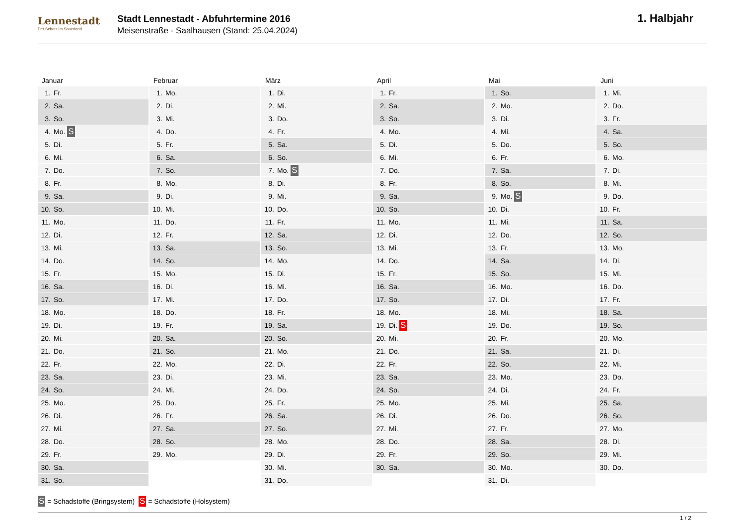Lennestadt
Der Schatz im Sauerland
Stadt Lennestadt - Abfuhrtermine 2016
Meisenstraße - Saalhausen (Stand: 25.04.2024)
1. Halbjahr
| Januar | Februar | März | April | Mai | Juni |
| --- | --- | --- | --- | --- | --- |
| 1. Fr. | 1. Mo. | 1. Di. | 1. Fr. | 1. So. | 1. Mi. |
| 2. Sa. | 2. Di. | 2. Mi. | 2. Sa. | 2. Mo. | 2. Do. |
| 3. So. | 3. Mi. | 3. Do. | 3. So. | 3. Di. | 3. Fr. |
| 4. Mo. S | 4. Do. | 4. Fr. | 4. Mo. | 4. Mi. | 4. Sa. |
| 5. Di. | 5. Fr. | 5. Sa. | 5. Di. | 5. Do. | 5. So. |
| 6. Mi. | 6. Sa. | 6. So. | 6. Mi. | 6. Fr. | 6. Mo. |
| 7. Do. | 7. So. | 7. Mo. S | 7. Do. | 7. Sa. | 7. Di. |
| 8. Fr. | 8. Mo. | 8. Di. | 8. Fr. | 8. So. | 8. Mi. |
| 9. Sa. | 9. Di. | 9. Mi. | 9. Sa. | 9. Mo. S | 9. Do. |
| 10. So. | 10. Mi. | 10. Do. | 10. So. | 10. Di. | 10. Fr. |
| 11. Mo. | 11. Do. | 11. Fr. | 11. Mo. | 11. Mi. | 11. Sa. |
| 12. Di. | 12. Fr. | 12. Sa. | 12. Di. | 12. Do. | 12. So. |
| 13. Mi. | 13. Sa. | 13. So. | 13. Mi. | 13. Fr. | 13. Mo. |
| 14. Do. | 14. So. | 14. Mo. | 14. Do. | 14. Sa. | 14. Di. |
| 15. Fr. | 15. Mo. | 15. Di. | 15. Fr. | 15. So. | 15. Mi. |
| 16. Sa. | 16. Di. | 16. Mi. | 16. Sa. | 16. Mo. | 16. Do. |
| 17. So. | 17. Mi. | 17. Do. | 17. So. | 17. Di. | 17. Fr. |
| 18. Mo. | 18. Do. | 18. Fr. | 18. Mo. | 18. Mi. | 18. Sa. |
| 19. Di. | 19. Fr. | 19. Sa. | 19. Di. S | 19. Do. | 19. So. |
| 20. Mi. | 20. Sa. | 20. So. | 20. Mi. | 20. Fr. | 20. Mo. |
| 21. Do. | 21. So. | 21. Mo. | 21. Do. | 21. Sa. | 21. Di. |
| 22. Fr. | 22. Mo. | 22. Di. | 22. Fr. | 22. So. | 22. Mi. |
| 23. Sa. | 23. Di. | 23. Mi. | 23. Sa. | 23. Mo. | 23. Do. |
| 24. So. | 24. Mi. | 24. Do. | 24. So. | 24. Di. | 24. Fr. |
| 25. Mo. | 25. Do. | 25. Fr. | 25. Mo. | 25. Mi. | 25. Sa. |
| 26. Di. | 26. Fr. | 26. Sa. | 26. Di. | 26. Do. | 26. So. |
| 27. Mi. | 27. Sa. | 27. So. | 27. Mi. | 27. Fr. | 27. Mo. |
| 28. Do. | 28. So. | 28. Mo. | 28. Do. | 28. Sa. | 28. Di. |
| 29. Fr. | 29. Mo. | 29. Di. | 29. Fr. | 29. So. | 29. Mi. |
| 30. Sa. | | 30. Mi. | 30. Sa. | 30. Mo. | 30. Do. |
| 31. So. | | 31. Do. | | 31. Di. | |
S = Schadstoffe (Bringsystem) S = Schadstoffe (Holsystem)
1 / 2